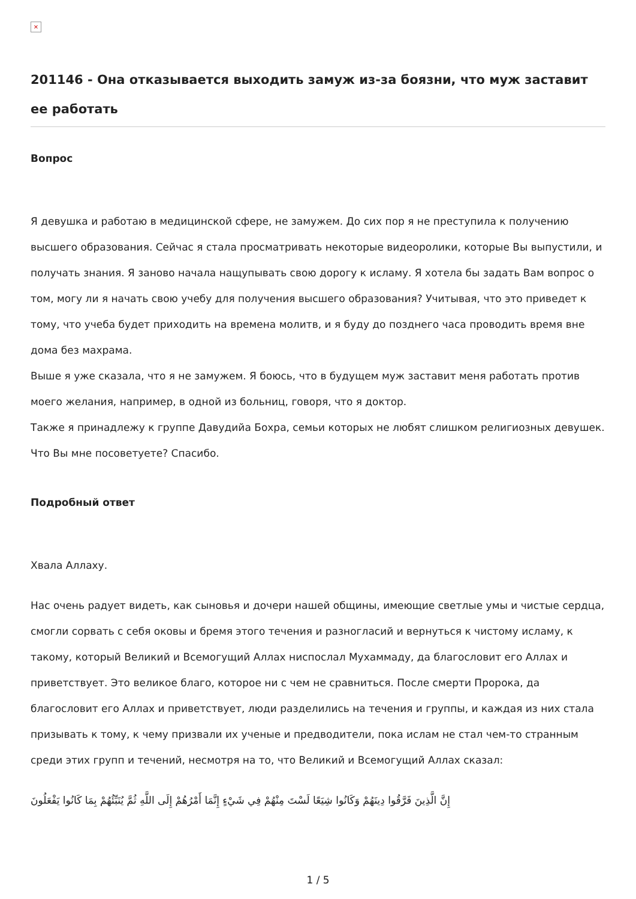×
201146 - Она отказывается выходить замуж из-за боязни, что муж заставит ее работать
Вопрос
Я девушка и работаю в медицинской сфере, не замужем. До сих пор я не преступила к получению высшего образования. Сейчас я стала просматривать некоторые видеоролики, которые Вы выпустили, и получать знания. Я заново начала нащупывать свою дорогу к исламу. Я хотела бы задать Вам вопрос о том, могу ли я начать свою учебу для получения высшего образования? Учитывая, что это приведет к тому, что учеба будет приходить на времена молитв, и я буду до позднего часа проводить время вне дома без махрама.
Выше я уже сказала, что я не замужем. Я боюсь, что в будущем муж заставит меня работать против моего желания, например, в одной из больниц, говоря, что я доктор.
Также я принадлежу к группе Давудийа Бохра, семьи которых не любят слишком религиозных девушек. Что Вы мне посоветуете? Спасибо.
Подробный ответ
Хвала Аллаху.
Нас очень радует видеть, как сыновья и дочери нашей общины, имеющие светлые умы и чистые сердца, смогли сорвать с себя оковы и бремя этого течения и разногласий и вернуться к чистому исламу, к такому, который Великий и Всемогущий Аллах ниспослал Мухаммаду, да благословит его Аллах и приветствует. Это великое благо, которое ни с чем не сравниться. После смерти Пророка, да благословит его Аллах и приветствует, люди разделились на течения и группы, и каждая из них стала призывать к тому, к чему призвали их ученые и предводители, пока ислам не стал чем-то странным среди этих групп и течений, несмотря на то, что Великий и Всемогущий Аллах сказал:
إِنَّ الَّذِينَ فَرَّقُوا دِينَهُمْ وَكَانُوا شِيَعًا لَسْتَ مِنْهُمْ فِي شَيْءٍ إِنَّمَا أَمْرُهُمْ إِلَى اللَّهِ ثُمَّ يُنَبِّئُهُمْ بِمَا كَانُوا يَفْعَلُونَ
1 / 5